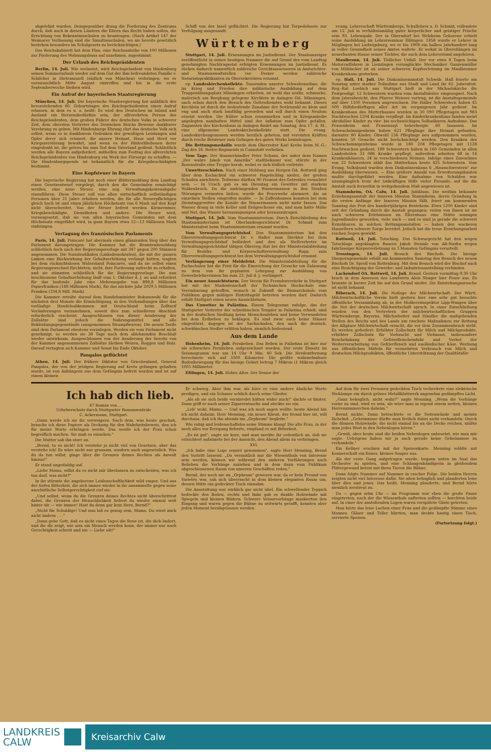abgelehnt wurden. Demgegenüber drang die Forderung des Zentrums durch, daß auch in diesen Ländern die Eltern das Recht haben sollen, die Errichtung von Bekenntnisschulen zu beantragen. (Nach Artikel 147 der Weimarer Verfassung sind die Simultanschulen, wo sie bereits gesetzlich bestehen besonders im Schulgesetz zu berücksichtigen.)
Das Reichskabinett hat dem Plan, eine Reichsanleihe von 100 Millionen zur Förderung des Wohnungsbaus auf zunehmen, zugestimmt.
Der Urlaub des Reichspräsidenten
Berlin, 14. Juli. Wie verlautet, wird Reichspräsident von Hindenburg seinen Sommerurlaub wieder auf dem Gut der ihm befreundeten Familie v. Schilcher in Dietramszell (südlich von München) verbringen, wo er voraussichtlich Mitte August eintreffen und bis in die erste Septemberwoche bleiben wird.
Ein Aufruf der bayerischen Staatsregierung
München, 14. Juli. Die bayerische Staatsregierung hat anläßlich des bevorstehenden 80. Geburtstages des Reichspräsidenten einen Aufruf erlassen, in dem es u. a. heißt: Es wird den Deutschen im Inland und Ausland ein Herzensbedürfnis sein, der allverehrten Person des Reichspräsidenten, dem großen Führer des deutschen Volks in schwerer Zeit, dem obersten Vertreter des Deutschen Reichs Beweise dankbarer Verehrung zu geben. Mit Hindenburgs Ehrung ehrt das deutsche Volk sich selbst, wenn es in dankbarem Gedenken der gewaltigen Leistungen und Opfer derer sich erinnert, die unsere Heimat, Haus und Herd vor Kriegszerstörung bewahrt, und wenn es der Hinterbliebenen derer eingedenkt ist, die getreu bis zum Tod dem Vaterland gedient. Schließlich werden alle Bayern aufgefordert, mithelfen zum Festtag des allverehrten Reichspräsidenten von Hindenburg ein Werk der Fürsorge zu schaffen. — Die Hindenburgspende ist bekanntlich für die Kriegsbeschädigten bestimmt.
Eine Kopfsteuer in Bayern
Die bayerische Regierung hat noch einer Blättermeldung dem Landtag einen Gesetzentwurf vorgelegt, durch den die Gemeinden ermächtigt werden, eine neue Steuer, eine sog. Verwaltungskostenabgabe einzuführen. Diese Steuer soll von allen wirtschaftlich selbständigen Personen über 21 Jahre erhoben werden, die für alle Steuerpflichtigen gleich hoch ist und einen jährlichen Höchstsatz von 6 Mark auf den Kopf nicht überschreitet. Von der Steuer befreit werden Kleinrentner, Kriegsbeschädigte, Dienstboten und andere. Die Steuer wird, vorausgesetzt, daß sie von allen bayerischen Gemeinden mit dem Höchstsatz eingeführt wird, in ganz Bayern etwa 12—13 Millionen Mark einbringen.
Vertagung des französischen Parlaments
Paris, 14. Juli. Poincaré hat abermals einen glänzenden Sieg über das Parlament davongetragen. Die Kammer hat die Beamtenbesoldung schließlich doch nach der Regierungsvorlage mit 347 gegen 200 Stimmen angenommen. Die Sozialradikalen (Linksdemokraten), die mit der ganzen Linken eine Rückwirkung der Gehaltserhöhung verlangt hatten, wagten bei dem rücksichtslosen Widerstand Poincarés, und da sie selbst einen Regierungswechsel fürchteten, nicht, ihre Forderung aufrecht zu erhalten, und sie stimmten schließlich für die Regierungsvorlage. Die nun beschlossene Gehaltserhöhung läuft vom 1. Oktober d. J. an und erfordert für das laufende Jahr eine Mehrausgabe von 898,8 Millionen Papierfranken (148 Millionen Mark), für das nächste Jahr 2029,5 Millionen Franken (334,8 Mill. Mark).
Die Kammer erteilte darauf dem Handelsminister Bokanowski für die nächsten drei Monate die Ermächtigung, in den Verhandlungen über das vorläufige Handelsabkommen mit Deutschland beim Zolltarif Veränderungen vorzunehmen, soweit dies zum schnelleren Abschluß erforderlich erscheint. Ausgeschlossen von dieser Aenderung der Zollsätze sind jedoch die Nahrungsmittel und alle Bekleidungsgegenstände (ausgenommen Strumpfwaren). Die neuen Tarife sind dem Parlament ehestens vorzulegen. Werden sie vom Parlament nicht genehmigt, so werden sie 28 Tage nach dem ablehnenden Beschluß wieder unwirksam. Ausgeschlossen von der Aenderung der bereits von der Kammer angenommenen Zollsätze bleiben Weizen, Roggen und Holz. Darauf vertagten sich Kammer und Senat bis Ende Oktober.
Pangalos geflüchtet
Athen, 14. Juli. Der frühere Diktator von Griechenland, General Pangalos, der von der jetzigen Regierung auf Kreta gefangen gehalten wurde, ist von Anhängern aus dem Gefängnis befreit worden und ist auf einem kleinen
Schiff von der Insel geflüchtet. Die Regierung hat Torpedoboote zur Verfolgung ausgesandt.
Württemberg
Stuttgart, 14. Juli. Ernennungen im Justizdienst. Der Staatsanzeiger veröffentlicht in seiner heutigen Nummer die auf Grund des vom Landtag genehmigten Nachtragsetat erfolgten Ernennungen im Justizdienst. Es rücken dadurch namentlich zahlreiche Gerichtsassessoren in Amtsrichter- und Staatsanwaltstellen vor. Ferner werden zahlreiche Notariatspraktikanten zu Obersekretären ernannt.
ep. Landeskirchenkollekte. Tausenden unserer Schwabensöhne, die im Krieg und Frieden ihre militärische Ausbildung auf dem Truppenübungsplatz Münsingen erhielten, ist wohl das uralte, schmucke, malerisch am Berghang gelegene Kirchlein in Auingen OA. Münsingen, auch schon durch den Besuch des Gottesdienstes wohl bekannt. Dieses Kirchlein ist durch die bedeutende Zunahme der Seelenzahl zu klein und eng und auch stark baufällig geworden und soll durch einen Neubau ersetzt werden. Die früher schon ersammelten und in Kriegsanleihe angelegten namhaften Mittel sind der Inflation zum Opfer gefallen. Zugunsten des Kirchenbaus in Auingen findet am Sonntag, den 17. d. M., eine allgemeine Landeskirchenkollekte statt. Die evang. Landeskirchengenossen werden herzlich gebeten, mit vereinten Kräften durch reiche Beisteuer zum Gelingen des guten Werks beizutragen.
Die Rettungsmedaille wurde dem Oberreiter Karl Krebs beim M.-G.-Zug des 18. Reiter-Regiments in Cannstatt verliehen.
Vom Tage. Der Hausierhändler Peter Schanz, der unter dem Namen „Der wahre Jakob von Amerika" stadtbekannt war, stürzte in der Rosenstraße eine Treppe herab, wobei er sich tödlich verletzte.
Unwetterschäden. Nach einer Meldung aus Horgen OA. Rottweil ging über dem Eschachtal ein schwerer Hagelschlag nieder, der großen Schaden anrichtete. Teilweise dürften 90 Prozent des Getreides vernichtet sein. — In Urach gab es am Dienstag ein Gewitter mit starkem Wolkenbruch. Da die andrängenden Wassermassen in den Straßen Störungen vermuten ließen, wurde die Feuerwehr alarmiert, die an einzelnen Stellen eingreifen mußte. — In Zuffenhausen konnten bei dem Dienstaggewitter die Kanäle die Wassermassen nicht mehr fassen. Das Wasser drang in viele Keller und Erdgeschosse ein, und man hatte Mühe und Not, das Wasser herauszupumpen oder herauszutragen.
Stuttgart, 14. Juli. Vom Staatsministerium. Durch Entschließung des Staatsministeriums ist Oberlandesgerichtsrat Dr. Schmid zum Ministerialrat beim Staatsministerium ernannt worden.
Vom Verwaltungsgerichtshof. Das Staatsministerium hat den Oberverwaltungsgerichtsrat Dr. v. Haller zum Direktor bei dem Verwaltungsgerichtshof befördert und den als Stellvertreter im Verwaltungsgerichtshof tätigen Oberreg.-Rat bei der Ministerialabteilung für Bezirks- und Körperschaftsverwaltung Rupp zum Oberverwaltungsgerichtsrat bei dem Verwaltungsgerichtshof ernannt.
Verlängerung einer Meldefrist. Die Ministerialabteilung für die Fachschulen hat die Frist für die Einreichung der Gesuche um Zulassung zu dem von ihr geplanten Lehrgang zur Ausbildung von Gewerbelehrerinnen bis zum 23. Juli d. J. verlängert.
Ein neuer Aussichtsturm. Der Verein für Fremdenverkehr in Stuttgart hat mit der Studentenschaft der Technischen Hochschule eine Vereinbarung getroffen, wonach in Zukunft die Bismarcksäule vom Publikum gegen mäßiges Eintrittsgeld betreten werden darf. Dadurch erhält Stuttgart einen neuen Aussichtsturm.
Das Unwetter in Palästina. Einem Telegramm zufolge, das der Stuttgarter Vertreter der schwäbischen Templer in Palästina erhielt, sind in der deutschen Siedlung keine Menschenleben und keine Verwundeten bei dem Erdbeben zu beklagen. Es sind zwar auch keine Häuser eingestürzt, dagegen ist der Sachschaden, den auch die deutsch-schwäbischen Siedler erlitten haben, ziemlich bedeutend.
Aus dem Lande
Hohenheim, 14. Juli. Fernbeben. Das Beben in Palästina ist hier nur als schwaches Fernbeben aufgezeichnet worden. Der erste Einsatz im Seismogramm war um 14 Uhr 9 Min. 40 Sek. Die Herdentfernung berechnete sich auf 3300 Kilometer. Die größte wahrnehmbare Bodenbewegung für das hiesige Gebiet betrug 7 Mikron (1 Mikron gleich 1005 Millimeter.
Eßlingen, 14. Juli. Hohes Alter. Der Senior der
evang. Lehrerschaft Württembergs, Schullehrer a. D. Schmid, vollendete am 12. Juli in verhältnismäßig guter körperlicher und geistiger Frische sein 93. Lebensjahr. Der in Oberndorf bei Welzheim Geborene erhielt seine Ausbildung im Lehrerseminar Eßlingen. 1858 wurde er Lehrer in Möglingen bei Ludwigsburg, wo er bis 1908 ein halbes Jahrhundert lang in voller Gesundheit seines Amtes waltete. Er wohnt in Obereßlingen im neuerbauten Hause seiner Töchter, die auch dem Lehrerstand angehören.
Maulbronn, 14. Juli. Tödlicher Unfall. Der vor etwa 8 Tagen beim Motorradfahren in Lienzingen verunglückte Mechaniker Ganzenmüller von Mühlacker ist an seiner schweren Kopfverletzung im Maulbronner Krankenhaus gestorben.
ep. Hall, 14. Juli. Die Diakonissenanstalt Schwäb. Hall feierte am Sonntag unter starker Teilnahme aus Stadt und Land ihr 41. Jahresfest. Reg.-Rat Loebich aus Stuttgart hielt in der Michaelskirche die Festpredigt. 12 Schwestern wurden vom Anstaltsleiter eingesegnet. Nach dem Jahresbericht, den Pfarrer Weisser vortrug, ist die Anstaltsgemeinde auf über 1100 Personen angewachsen. Die Haller Schwestern haben 45 000 Hilfsbedürftigen aller Art im vergangenen Jahr gedient. Im Krankenhaus des Mutterhauses wurden in 30 090 Pflegetagen mit 983 Nachtwachen 1204 Kranke verpflegt. Im Kinderkrankenhaus fanden meist skrofulöse Kinder zu vier- bis sechswöchigen Solbadkuren Aufnahme. Das Frauenheim und Frauenasyl beherbergte 60 Insassen. Im Schwachsinnigenheim haben 621 Pfleglinge ihre Heimat gefunden, darunter 80 Kinder. Obwohl 156 Pfleglinge neu aufgenommen wurden, konnten 50 Gesuche nicht berücksichtigt werden. Den Kranken des Schwachsinnigenheims wurde in 180 204 Pflegetagen mit 1128 Nachtwachen gedient. 189 Schwestern haben in 160 Gemeinden in allen Landesteilen 33 086 Kranke gepflegt, außerdem arbeiten 68 in 16 Krankenhäusern, 24 in verschiedenen Heimen. Infolge eines Zuwachses von 22 Schwestern zählt das Mutterhaus heute 425 Schwestern. Vom Evang. Volksbund wurden dem Diakonissenhaus 6 „Hausschwestern" zur Ausbildung überwiesen. — Eine größere Anzahl von Erweiterungsbauten mußte durchgeführt werden. Eine Aufnahme von Schulden war unumgänglich trotz der tatkräftigen Hilfe vieler Freunde, auf die die Anstalt auch fernerhin in weitgehendem Maß angewiesen ist.
Stammheim, OA. Calw, 14. Juli. Jubiläum. Die weithin bekannte Erziehungsanstalt der Inneren Mission Stammheim, deren Gründung in die ersten Anfänge der Inneren Mission fällt, feiert am kommenden Sonntag das Fest des hundertjährigen Bestehens. Etwa 1200 Kinder sind seit der Gründung durch die Anstalt gegangen; vielen von ihnen ist sie nach schweren Erlebnissen im Elternhaus eine Stätte sonnigen Jugendlandes geworden, viele auch — und es sind ja gerade die schwerst Erziehbaren in solchen Rettungsanstalten — haben den wackeren Hauseltern schwere Sorge bereitet. Jedoch hat die treue Erziehungsarbeit reichen Segen gewirkt.
Rottweil, 14. Juli. Totschlag. Das Schwurgericht hat den wegen Totschlags angeklagten Bauern Jakob Steimle von Alt-Nuifra wegen fahrlässiger Körperverletzung zu 3 Monaten Gefängnis verurteilt.
Trossingen, 14. Juli. Besuch des Bischofs. Die hiesige Diasporagemeinde erhält am kommenden Samstag den Besuch des neuen Bischofs Dr. Sproll von Rottenburg. Mit dem Besuch wird der Bischof auch eine Besichtigung der Gewerbe- und Industrieausstellung verbinden.
Lackendorf OA. Rottweil, 14. Juli. Brand. Gestern vormittag 9.30 Uhr brach in dem Anwesen des Landwirts Alois Staiger hier Feuer aus. Es brannte in kurzer Zeit bis auf den Grund nieder. Die Entstehungsursache ist nicht bekannt.
Biberach, 14. Juli. Die Notlage der Milchwirtschaft. Der Württ. Milchwirtschaftliche Verein hielt gestern hier eine sehr gut besuchte öffentliche Versammlung ab, in der Molkereiinspektor Lipp-Wangen über die Not der deutschen Milchwirtschaft sprach. In einer Entschließung wurden von den Vertretern der milchwirtschaftlichen Gruppen Württembergs, Bayerns, Milcharbeiter und Händler die maßgebenden Stellen des Reichs und des Lands um raschste Maßnahmen zur Rettung der Allgäuer Milchwirtschaft ersucht, die vor dem Zusammenbruch steht. Es werden gefordert: Erhöhter Zollschutz für Milch und Milchprodukte, erhöhter Zollschutz für Viehzucht und Viehmast, insbesondere Beschränkung der Gefrierfleischeinfuhr und Verbot der Weiterverarbeitung von Gefrierfleisch und ausländischer Käse. Werbung aus öffentlichen Mitteln für vermehrten Verbrauch von Milch und deutschen Milchprodukten, öffentliche Unterstützung der Qualitätsför-
Ich hab dich lieb.
47 Roman von …
Urheberschutz durch Stuttgarter Romanzentrale
C. Ackermann, Stuttgart.
„Dann werde ich sie ihr verweigern. Nach dem, was heute geschah, brauche ich diese Papiere als Deckung für den Wahrheitsbeweis, den ich für meine Worte erbringen werde. Das werde ich der Frau schon begreiflich machen. Sie muß es einsehen."
Die Mutter sah ihn starr an.
„Bernd, tu es nicht! Ich verstehe ja nicht viel von Gesetzen, aber das verstehe ich! Es wäre nicht nur grausam, sondern auch ungesetzlich. Was du da tun willst, ginge über die Grenzen deines Rechtes als Anwalt hinaus!"
Er stand ungeduldig auf.
„Liebe Mama, willst du es nicht mir überlassen zu entscheiden, was ich tun darf, was nicht?"
In ihr stürmte die angeborene Leidenschaftlichkeit wild empor. Und aus der tiefen Bitterkeit, die sich immer wieder in ihr ansammelte gegen seine unerbittliche Selbstgerechtigkeit rief sie:
„Und selbst, wenn du die Grenzen deines Rechtes nicht überschrittest dabei, die Grenzen der Menschlichkeit ließest du wieder einmal weit hinter dir — wie immer! Hast du denn gar kein Herz, Bernd?"
„Nicht für Schuldige! Und nun laß es genug sein, Mama. Du wirst mich nicht ändern . . ."
„Dann gebe Gott, daß es nicht eines Tages die Reue ist, die dich ändert, und die dir zeigt, wie arm ein Mensch werden kann, der immer nur nach Gerechtigkeit schreit und nie — Liebe sät!"
Er schwieg. Aber ihm war, als höre er eine andere ähnliche Worte predigen, und ein Schauer schlich durch seine Glieder.
„Als ob sie sich beide verabredet hätten wider mich!" dachte er finster. Dann griff er nach seiner Zigarrentasche und steckte sie ein.
„Leb' wohl, Mama. — Und was ich noch sagen wollte: heute Abend bin ich nicht daheim. Herr Menning, ein neuer Klient, der fremd hier ist, will durchaus, daß ich ihn abends ins „Orpheum" begleite."
Wie ruhig und leidenschaftslos seine Stimme klang! Die alte Frau, in der noch alles vor Erregung fieberte, empfand es mit Bitterkeit.
„Es ist gut", sagte sie kurz, und man merkte ihr ordentlich an, daß sie erleichtert aufatmete bei der Aussicht, den Abend allein zu verbringen.
XVI.
„Ich habe eine Loge separé genommen", sagte Herr Menning, Bernd den Vortritt lassend. „Da vermutlich nur die Wiesenthals von Interesse sein werden, können wir während den anderen Vorführungen nach Belieben die Vorhänge zuziehen und in dem dann vom Publikum abgeschlossenen Raum von unseren Geschäften reden."
Bernd, der noch nie im „Orpheum" gewesen war, da er kein Freund von Varietés war, sah sich überrascht in dem kleinen eleganten Raum um, dessen Mitte ein gedeckter Tisch einnahm.
Die Ausstattung war wirklich gar nicht übel. Ein schwellender Teppich bedeckte den Boden, rechts und links gab es dunkle Holzwände mit Spiegeln und kleinen Bildern. Schwere Velourvorhänge maskierten den Eingang und waren gegen die Bühne zu seitwärts gerafft, konnten aber jeden Moment herabgelassen werden.
Auf dem für zwei Personen gedeckten Tisch verbreitete eine elektrische Stehlampe ein durch grünes Metallblattwerk angenehm gedämpftes Licht.
„Ganz behaglich, nicht wahr?" sagte Menning. „Wenn die Vorhänge vorne zu sind, wird es sein, als wäre man in irgend einem netten, kleinen Herrenzimmerchen daheim."
Bernd nickte. Dann betrachtete er die Seitenwände und meinte lächelnd: „Geheimnisse dürfte man freilich dabei nicht verhandeln. Durch die dünnen Holzwände, die nicht einmal bis an die Decke reichen, müßte man jedes Wort in den Nebenlogen hören."
„Gewiß, aber heute sind die beiden Nebenlogen unbesetzt, wie man mir sagte. Uebrigens haben wir ja auch gerade keine Geheimnisse zu verhandeln."
Ein Kellner erschien mit der Speisenkarte. Menning wählte mit Kennerschaft ein feines, kleines Souper aus.
Als der erste Gang aufgetragen wurde, begann unten im Saal das Orchester zu spielen, und eine Schlangenbändigerin in gleißendem Flittergewand betrat mit ihren Tieren die Bühne.
Dann folgte Nummer auf Nummer in rascher Folge. Die beiden Herren zeigten nicht viel Interesse dafür. Sie aßen behaglich und plauderten leise über dies und jenes. Das heißt, Menning plauderte, und Bernd hörte ziemlich zerstreut zu.
Da — gegen zehn Uhr — im Programm war eben die große Pause eingetreten, nach der die Wiesenthals auftreten sollten — horchten beide auf. In einer der anstoßenden Logen waren verspätete Gäste getreten.
Man hörte das leise Lachen einer Frau und die gedämpfte Stimme eines Mannes. Gläser und Teller klirrten, man deckte hastig einen Tisch, servierte Speisen.
(Fortsetzung folgt.)
LANDKREIS
CALW
Kreisarchiv Calw